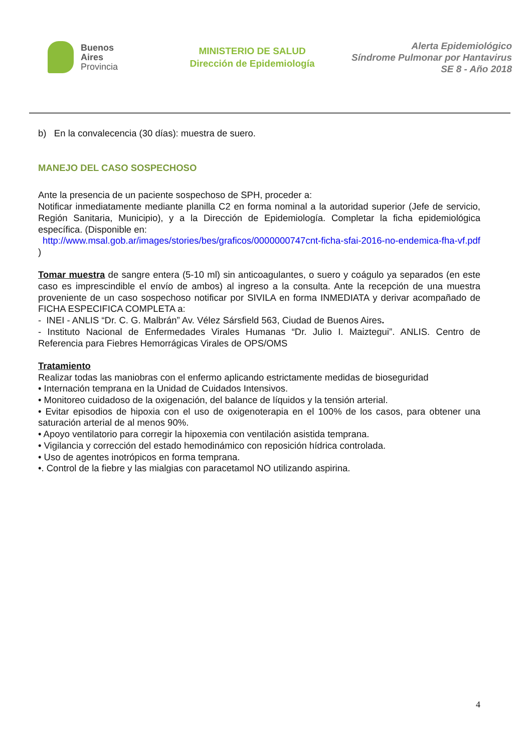Buenos
Aires
Provincia
MINISTERIO DE SALUD
Dirección de Epidemiología
Alerta Epidemiológico
Síndrome Pulmonar por Hantavirus
SE 8 - Año 2018
b) En la convalecencia (30 días): muestra de suero.
MANEJO DEL CASO SOSPECHOSO
Ante la presencia de un paciente sospechoso de SPH, proceder a:
Notificar inmediatamente mediante planilla C2 en forma nominal a la autoridad superior (Jefe de servicio, Región Sanitaria, Municipio), y a la Dirección de Epidemiología. Completar la ficha epidemiológica específica. (Disponible en:
http://www.msal.gob.ar/images/stories/bes/graficos/0000000747cnt-ficha-sfai-2016-no-endemica-fha-vf.pdf )
Tomar muestra de sangre entera (5-10 ml) sin anticoagulantes, o suero y coágulo ya separados (en este caso es imprescindible el envío de ambos) al ingreso a la consulta. Ante la recepción de una muestra proveniente de un caso sospechoso notificar por SIVILA en forma INMEDIATA y derivar acompañado de FICHA ESPECIFICA COMPLETA a:
- INEI - ANLIS “Dr. C. G. Malbrán” Av. Vélez Sársfield 563, Ciudad de Buenos Aires.
- Instituto Nacional de Enfermedades Virales Humanas “Dr. Julio I. Maiztegui”. ANLIS. Centro de Referencia para Fiebres Hemorrágicas Virales de OPS/OMS
Tratamiento
Realizar todas las maniobras con el enfermo aplicando estrictamente medidas de bioseguridad
• Internación temprana en la Unidad de Cuidados Intensivos.
• Monitoreo cuidadoso de la oxigenación, del balance de líquidos y la tensión arterial.
• Evitar episodios de hipoxia con el uso de oxigenoterapia en el 100% de los casos, para obtener una saturación arterial de al menos 90%.
• Apoyo ventilatorio para corregir la hipoxemia con ventilación asistida temprana.
• Vigilancia y corrección del estado hemodinámico con reposición hídrica controlada.
• Uso de agentes inotrópicos en forma temprana.
•. Control de la fiebre y las mialgias con paracetamol NO utilizando aspirina.
4